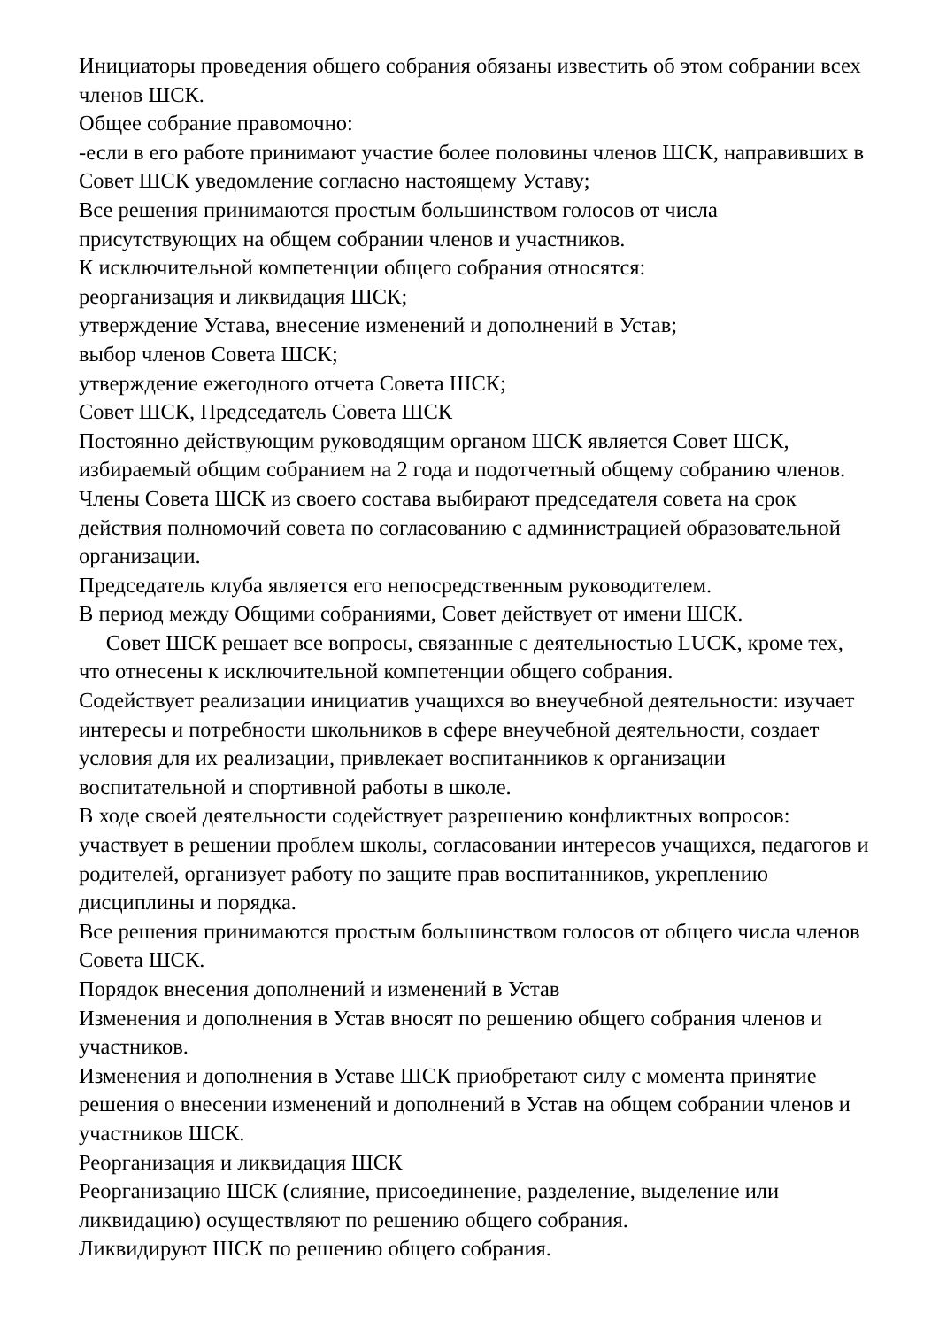Инициаторы проведения общего собрания обязаны известить об этом собрании всех членов ШСК.
Общее собрание правомочно:
-если в его работе принимают участие более половины членов ШСК, направивших в Совет ШСК уведомление согласно настоящему Уставу;
Все решения принимаются простым большинством голосов от числа присутствующих на общем собрании членов и участников.
К исключительной компетенции общего собрания относятся:
реорганизация и ликвидация ШСК;
утверждение Устава, внесение изменений и дополнений в Устав;
выбор членов Совета ШСК;
утверждение ежегодного отчета Совета ШСК;
Совет ШСК, Председатель Совета ШСК
Постоянно действующим руководящим органом ШСК является Совет ШСК, избираемый общим собранием на 2 года и подотчетный общему собранию членов.
Члены Совета ШСК из своего состава выбирают председателя совета на срок действия полномочий совета по согласованию с администрацией образовательной организации.
Председатель клуба является его непосредственным руководителем.
В период между Общими собраниями, Совет действует от имени ШСК.
Совет ШСК решает все вопросы, связанные с деятельностью LUCK, кроме тех, что отнесены к исключительной компетенции общего собрания.
Содействует реализации инициатив учащихся во внеучебной деятельности: изучает интересы и потребности школьников в сфере внеучебной деятельности, создает условия для их реализации, привлекает воспитанников к организации воспитательной и спортивной работы в школе.
В ходе своей деятельности содействует разрешению конфликтных вопросов: участвует в решении проблем школы, согласовании интересов учащихся, педагогов и родителей, организует работу по защите прав воспитанников, укреплению дисциплины и порядка.
Все решения принимаются простым большинством голосов от общего числа членов Совета ШСК.
Порядок внесения дополнений и изменений в Устав
Изменения и дополнения в Устав вносят по решению общего собрания членов и участников.
Изменения и дополнения в Уставе ШСК приобретают силу с момента принятие решения о внесении изменений и дополнений в Устав на общем собрании членов и участников ШСК.
Реорганизация и ликвидация ШСК
Реорганизацию ШСК (слияние, присоединение, разделение, выделение или ликвидацию) осуществляют по решению общего собрания.
Ликвидируют ШСК по решению общего собрания.